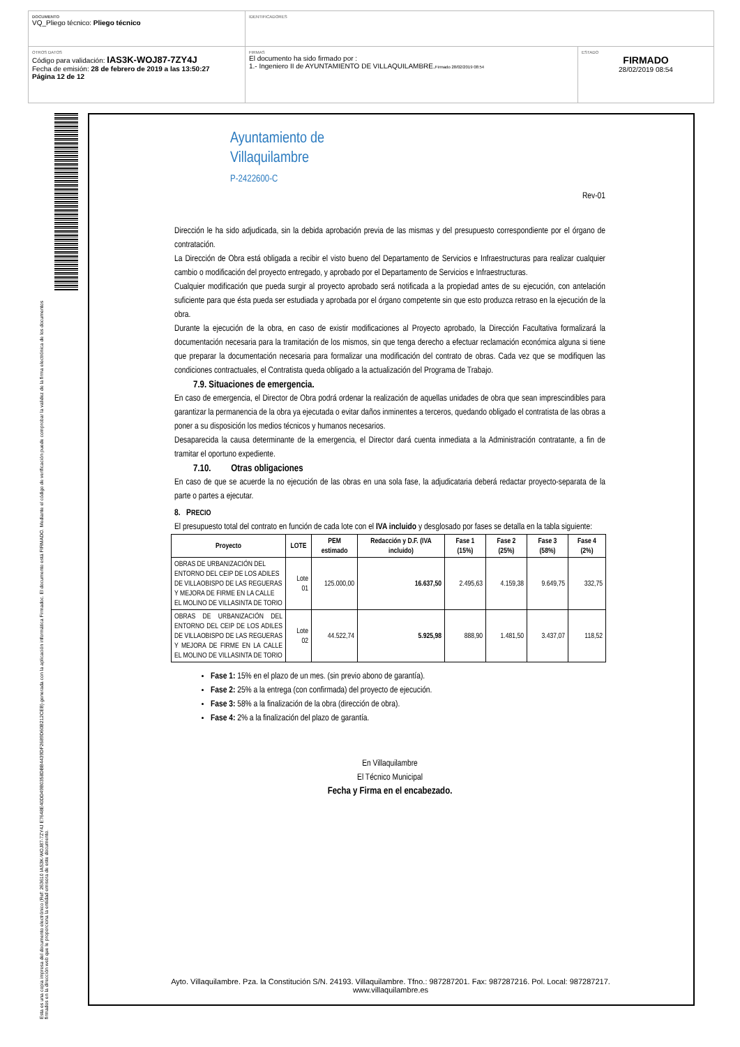DOCUMENTO
VQ_Pliego técnico: Pliego técnico
IDENTIFICADORES
OTROS DATOS
Código para validación: IAS3K-WOJ87-7ZY4J
Fecha de emisión: 28 de febrero de 2019 a las 13:50:27
Página 12 de 12
FIRMAS
El documento ha sido firmado por :
1.- Ingeniero II de AYUNTAMIENTO DE VILLAQUILAMBRE.Firmado 28/02/2019 08:54
ESTADO
FIRMADO
28/02/2019 08:54
Esta es una copia impresa del documento electrónico (Ref: 263610 IAS3K-WOJ87-7ZY4J E7648E40DD49B0358DBB4439DF2689D60B212CEB) generada con la aplicación informática Firmadoc. El documento está FIRMADO. Mediante el código de verificación puede comprobar la validez de la firma electrónica de los documentos firmados en la dirección web que le proporciona la entidad emisora de este documento.
Ayuntamiento de
Villaquilambre
P-2422600-C
Rev-01
Dirección le ha sido adjudicada, sin la debida aprobación previa de las mismas y del presupuesto correspondiente por el órgano de contratación.
La Dirección de Obra está obligada a recibir el visto bueno del Departamento de Servicios e Infraestructuras para realizar cualquier cambio o modificación del proyecto entregado, y aprobado por el Departamento de Servicios e Infraestructuras.
Cualquier modificación que pueda surgir al proyecto aprobado será notificada a la propiedad antes de su ejecución, con antelación suficiente para que ésta pueda ser estudiada y aprobada por el órgano competente sin que esto produzca retraso en la ejecución de la obra.
Durante la ejecución de la obra, en caso de existir modificaciones al Proyecto aprobado, la Dirección Facultativa formalizará la documentación necesaria para la tramitación de los mismos, sin que tenga derecho a efectuar reclamación económica alguna si tiene que preparar la documentación necesaria para formalizar una modificación del contrato de obras. Cada vez que se modifiquen las condiciones contractuales, el Contratista queda obligado a la actualización del Programa de Trabajo.
7.9. Situaciones de emergencia.
En caso de emergencia, el Director de Obra podrá ordenar la realización de aquellas unidades de obra que sean imprescindibles para garantizar la permanencia de la obra ya ejecutada o evitar daños inminentes a terceros, quedando obligado el contratista de las obras a poner a su disposición los medios técnicos y humanos necesarios.
Desaparecida la causa determinante de la emergencia, el Director dará cuenta inmediata a la Administración contratante, a fin de tramitar el oportuno expediente.
7.10. Otras obligaciones
En caso de que se acuerde la no ejecución de las obras en una sola fase, la adjudicataria deberá redactar proyecto-separata de la parte o partes a ejecutar.
8. PRECIO
El presupuesto total del contrato en función de cada lote con el IVA incluido y desglosado por fases se detalla en la tabla siguiente:
| Proyecto | LOTE | PEM estimado | Redacción y D.F. (IVA incluido) | Fase 1 (15%) | Fase 2 (25%) | Fase 3 (58%) | Fase 4 (2%) |
| --- | --- | --- | --- | --- | --- | --- | --- |
| OBRAS DE URBANIZACIÓN DEL ENTORNO DEL CEIP DE LOS ADILES DE VILLAOBISPO DE LAS REGUERAS Y MEJORA DE FIRME EN LA CALLE EL MOLINO DE VILLASINTA DE TORIO | Lote 01 | 125.000,00 | 16.637,50 | 2.495,63 | 4.159,38 | 9.649,75 | 332,75 |
| OBRAS DE URBANIZACIÓN DEL ENTORNO DEL CEIP DE LOS ADILES DE VILLAOBISPO DE LAS REGUERAS Y MEJORA DE FIRME EN LA CALLE EL MOLINO DE VILLASINTA DE TORIO | Lote 02 | 44.522,74 | 5.925,98 | 888,90 | 1.481,50 | 3.437,07 | 118,52 |
Fase 1: 15% en el plazo de un mes. (sin previo abono de garantía).
Fase 2: 25% a la entrega (con confirmada) del proyecto de ejecución.
Fase 3: 58% a la finalización de la obra (dirección de obra).
Fase 4: 2% a la finalización del plazo de garantía.
En Villaquilambre
El Técnico Municipal
Fecha y Firma en el encabezado.
Ayto. Villaquilambre. Pza. la Constitución S/N. 24193. Villaquilambre. Tfno.: 987287201. Fax: 987287216. Pol. Local: 987287217. www.villaquilambre.es